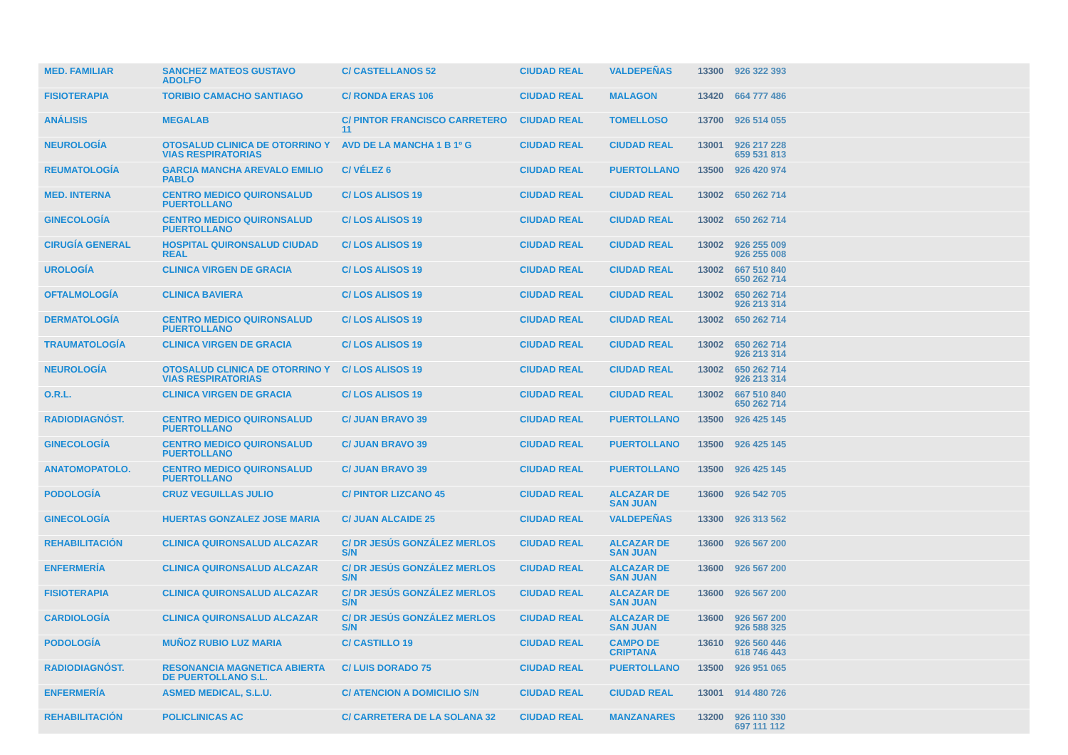| MED. FAMILIAR | SANCHEZ MATEOS GUSTAVO ADOLFO | C/ CASTELLANOS 52 | CIUDAD REAL | VALDEPEÑAS | 13300 | 926 322 393 |
| FISIOTERAPIA | TORIBIO CAMACHO SANTIAGO | C/ RONDA ERAS 106 | CIUDAD REAL | MALAGON | 13420 | 664 777 486 |
| ANÁLISIS | MEGALAB | C/ PINTOR FRANCISCO CARRETERO 11 | CIUDAD REAL | TOMELLOSO | 13700 | 926 514 055 |
| NEUROLOGÍA | OTOSALUD CLINICA DE OTORRINO Y VIAS RESPIRATORIAS | AVD DE LA MANCHA 1 B 1º G | CIUDAD REAL | CIUDAD REAL | 13001 | 926 217 228 659 531 813 |
| REUMATOLOGÍA | GARCIA MANCHA AREVALO EMILIO PABLO | C/ VÉLEZ 6 | CIUDAD REAL | PUERTOLLANO | 13500 | 926 420 974 |
| MED. INTERNA | CENTRO MEDICO QUIRONSALUD PUERTOLLANO | C/ LOS ALISOS 19 | CIUDAD REAL | CIUDAD REAL | 13002 | 650 262 714 |
| GINECOLOGÍA | CENTRO MEDICO QUIRONSALUD PUERTOLLANO | C/ LOS ALISOS 19 | CIUDAD REAL | CIUDAD REAL | 13002 | 650 262 714 |
| CIRUGÍA GENERAL | HOSPITAL QUIRONSALUD CIUDAD REAL | C/ LOS ALISOS 19 | CIUDAD REAL | CIUDAD REAL | 13002 | 926 255 009 926 255 008 |
| UROLOGÍA | CLINICA VIRGEN DE GRACIA | C/ LOS ALISOS 19 | CIUDAD REAL | CIUDAD REAL | 13002 | 667 510 840 650 262 714 |
| OFTALMOLOGÍA | CLINICA BAVIERA | C/ LOS ALISOS 19 | CIUDAD REAL | CIUDAD REAL | 13002 | 650 262 714 926 213 314 |
| DERMATOLOGÍA | CENTRO MEDICO QUIRONSALUD PUERTOLLANO | C/ LOS ALISOS 19 | CIUDAD REAL | CIUDAD REAL | 13002 | 650 262 714 |
| TRAUMATOLOGÍA | CLINICA VIRGEN DE GRACIA | C/ LOS ALISOS 19 | CIUDAD REAL | CIUDAD REAL | 13002 | 650 262 714 926 213 314 |
| NEUROLOGÍA | OTOSALUD CLINICA DE OTORRINO Y VIAS RESPIRATORIAS | C/ LOS ALISOS 19 | CIUDAD REAL | CIUDAD REAL | 13002 | 650 262 714 926 213 314 |
| O.R.L. | CLINICA VIRGEN DE GRACIA | C/ LOS ALISOS 19 | CIUDAD REAL | CIUDAD REAL | 13002 | 667 510 840 650 262 714 |
| RADIODIAGNÓST. | CENTRO MEDICO QUIRONSALUD PUERTOLLANO | C/ JUAN BRAVO 39 | CIUDAD REAL | PUERTOLLANO | 13500 | 926 425 145 |
| GINECOLOGÍA | CENTRO MEDICO QUIRONSALUD PUERTOLLANO | C/ JUAN BRAVO 39 | CIUDAD REAL | PUERTOLLANO | 13500 | 926 425 145 |
| ANATOMOPATOLO. | CENTRO MEDICO QUIRONSALUD PUERTOLLANO | C/ JUAN BRAVO 39 | CIUDAD REAL | PUERTOLLANO | 13500 | 926 425 145 |
| PODOLOGÍA | CRUZ VEGUILLAS JULIO | C/ PINTOR LIZCANO 45 | CIUDAD REAL | ALCAZAR DE SAN JUAN | 13600 | 926 542 705 |
| GINECOLOGÍA | HUERTAS GONZALEZ JOSE MARIA | C/ JUAN ALCAIDE 25 | CIUDAD REAL | VALDEPEÑAS | 13300 | 926 313 562 |
| REHABILITACIÓN | CLINICA QUIRONSALUD ALCAZAR | C/ DR JESÚS GONZÁLEZ MERLOS S/N | CIUDAD REAL | ALCAZAR DE SAN JUAN | 13600 | 926 567 200 |
| ENFERMERÍA | CLINICA QUIRONSALUD ALCAZAR | C/ DR JESÚS GONZÁLEZ MERLOS S/N | CIUDAD REAL | ALCAZAR DE SAN JUAN | 13600 | 926 567 200 |
| FISIOTERAPIA | CLINICA QUIRONSALUD ALCAZAR | C/ DR JESÚS GONZÁLEZ MERLOS S/N | CIUDAD REAL | ALCAZAR DE SAN JUAN | 13600 | 926 567 200 |
| CARDIOLOGÍA | CLINICA QUIRONSALUD ALCAZAR | C/ DR JESÚS GONZÁLEZ MERLOS S/N | CIUDAD REAL | ALCAZAR DE SAN JUAN | 13600 | 926 567 200 926 588 325 |
| PODOLOGÍA | MUÑOZ RUBIO LUZ MARIA | C/ CASTILLO 19 | CIUDAD REAL | CAMPO DE CRIPTANA | 13610 | 926 560 446 618 746 443 |
| RADIODIAGNÓST. | RESONANCIA MAGNETICA ABIERTA DE PUERTOLLANO S.L. | C/ LUIS DORADO 75 | CIUDAD REAL | PUERTOLLANO | 13500 | 926 951 065 |
| ENFERMERÍA | ASMED MEDICAL, S.L.U. | C/ ATENCION A DOMICILIO S/N | CIUDAD REAL | CIUDAD REAL | 13001 | 914 480 726 |
| REHABILITACIÓN | POLICLINICAS AC | C/ CARRETERA DE LA SOLANA 32 | CIUDAD REAL | MANZANARES | 13200 | 926 110 330 697 111 112 |